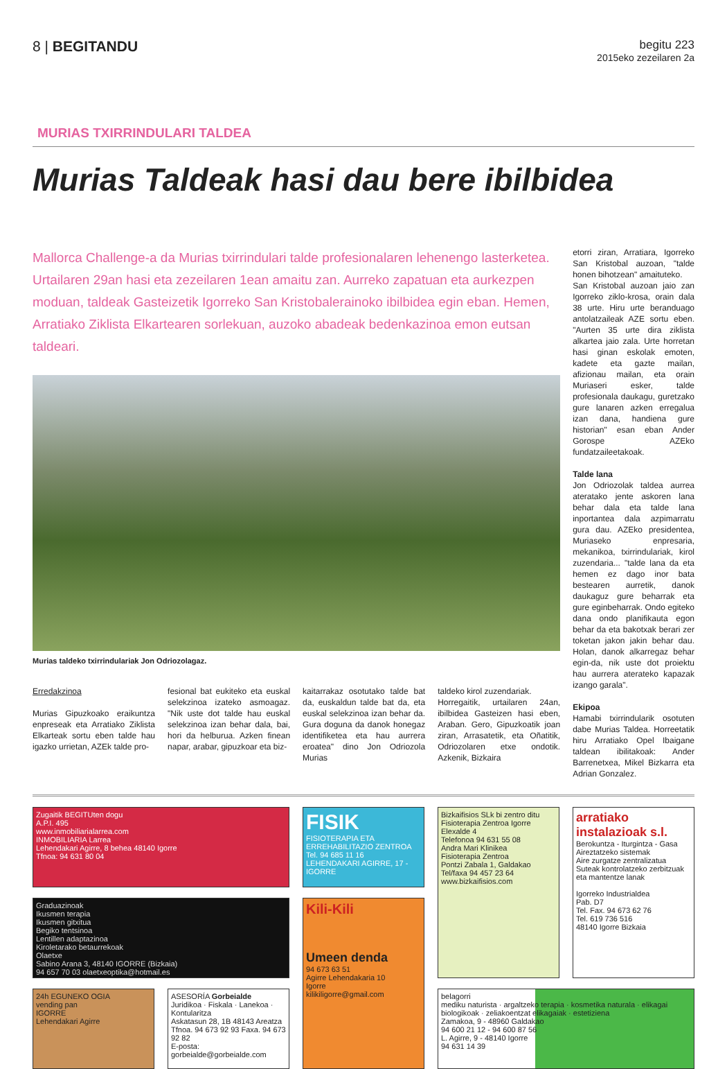8 | BEGITANDU
begitu 223
2015eko zezeilaren 2a
MURIAS TXIRRINDULARI TALDEA
Murias Taldeak hasi dau bere ibilbidea
Mallorca Challenge-a da Murias txirrindulari talde profesionalaren lehenengo lasterketea. Urtailaren 29an hasi eta zezeilaren 1ean amaitu zan. Aurreko zapatuan eta aurkezpen moduan, taldeak Gasteizetik Igorreko San Kristobalerainoko ibilbidea egin eban. Hemen, Arratiako Ziklista Elkartearen sorlekuan, auzoko abadeak bedenkazinoa emon eutsan taldeari.
Murias taldeko txirrindulariak Jon Odriozolagaz.
Erredakzinoa
Murias Gipuzkoako eraikuntza enpreseak eta Arratiako Ziklista Elkarteak sortu eben talde hau igazko urrietan, AZEk talde pro-
fesional bat eukiteko eta euskal selekzinoa izateko asmoagaz. "Nik uste dot talde hau euskal selekzinoa izan behar dala, bai, hori da helburua. Azken finean napar, arabar, gipuzkoar eta biz-
kaitarrakaz osotutako talde bat da, euskaldun talde bat da, eta euskal selekzinoa izan behar da. Gura doguna da danok honegaz identifiketea eta hau aurrera eroatea" dino Jon Odriozola Murias
taldeko kirol zuzendariak.
Horregaitik, urtailaren 24an, ibilbidea Gasteizen hasi eben, Araban. Gero, Gipuzkoatik joan ziran, Arrasatetik, eta Oñatitik, Odriozolaren etxe ondotik. Azkenik, Bizkaira
etorri ziran, Arratiara, Igorreko San Kristobal auzoan, "talde honen bihotzean" amaituteko.
San Kristobal auzoan jaio zan Igorreko ziklo-krosa, orain dala 38 urte. Hiru urte beranduago antolatzaileak AZE sortu eben. "Aurten 35 urte dira ziklista alkartea jaio zala. Urte horretan hasi ginan eskolak emoten, kadete eta gazte mailan, afizionau mailan, eta orain Muriaseri esker, talde profesionala daukagu, guretzako gure lanaren azken erregalua izan dana, handiena gure historian" esan eban Ander Gorospe AZEko fundatzaileetakoak.
Talde lana
Jon Odriozolak taldea aurrea ateratako jente askoren lana behar dala eta talde lana inportantea dala azpimarratu gura dau. AZEko presidentea, Muriaseko enpresaria, mekanikoa, txirrindulariak, kirol zuzendaria... "talde lana da eta hemen ez dago inor bata bestearen aurretik, danok daukaguz gure beharrak eta gure eginbeharrak. Ondo egiteko dana ondo planifikauta egon behar da eta bakotxak berari zer toketan jakon jakin behar dau. Holan, danok alkarregaz behar egin-da, nik uste dot proiektu hau aurrera aterateko kapazak izango garala".
Ekipoa
Hamabi txirrindularik osotuten dabe Murias Taldea. Horreetatik hiru Arratiako Opel Ibaigane taldean ibilitakoak: Ander Barrenetxea, Mikel Bizkarra eta Adrian Gonzalez.
Zugaitik BEGITUten dogu
A.P.I. 495
www.inmobiliarialarrea.com
INMOBILIARIA Larrea
Lehendakari Agirre, 8 behea 48140 Igorre
Tfnoa: 94 631 80 04
FISIK
FISIOTERAPIA ETA ERREHABILITAZIO ZENTROA
Tel. 94 685 11 16
LEHENDAKARI AGIRRE, 17 - IGORRE
Bizkaifisios SLk bi zentro ditu
Fisioterapia Zentroa Igorre
Elexalde 4
Telefonoa 94 631 55 08
Andra Mari Klinikea
Fisioterapia Zentroa
Pontzi Zabala 1, Galdakao
Tel/faxa 94 457 23 64
www.bizkaifisios.com
arratiako instalazioak s.l.
Berokuntza - Iturgintza - Gasa
Aireztatzeko sistemak
Aire zurgatze zentralizatua
Suteak kontrolatzeko zerbitzuak eta mantentze lanak
Igorreko Industrialdea
Pab. D7
Tel. Fax. 94 673 62 76
Tel. 619 736 516
48140 Igorre Bizkaia
Graduazinoak
Ikusmen terapia
Ikusmen gitxitua
Begiko tentsinoa
Lentillen adaptazinoa
Kiroletarako betaurrekoak
Olaetxe
Sabino Arana 3, 48140 IGORRE (Bizkaia)
94 657 70 03 olaetxeoptika@hotmail.es
Kili-Kili
Umeen denda
94 673 63 51
Agirre Lehendakaria 10
Igorre
kilikiligorre@gmail.com
24h EGUNEKO OGIA
vending pan
IGORRE
Lehendakari Agirre
ASESORÍA Gorbeialde
Juridikoa · Fiskala · Lanekoa · Kontularitza
Askatasun 28, 1B 48143 Areatza
Tfnoa. 94 673 92 93 Faxa. 94 673 92 82
E-posta: gorbeialde@gorbeialde.com
belagorri
mediku naturista · argaltzeko terapia · kosmetika naturala · elikagai biologikoak · zeliakoentzat elikagaiak · estetiziena
Zamakoa, 9 - 48960 Galdakao
94 600 21 12 - 94 600 87 56
L. Agirre, 9 - 48140 Igorre
94 631 14 39